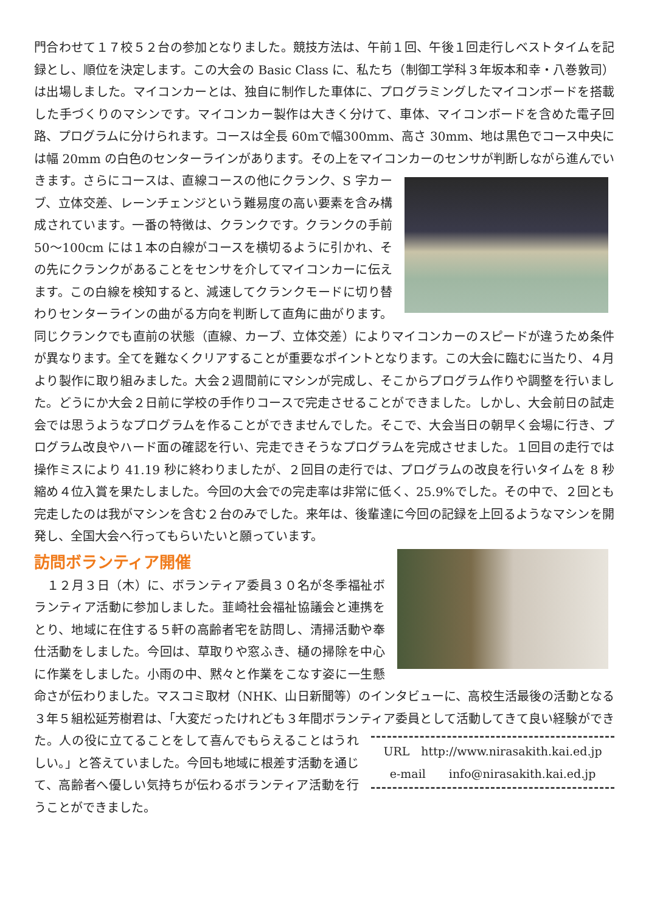門合わせて１７校５２台の参加となりました。競技方法は、午前１回、午後１回走行しベストタイムを記録とし、順位を決定します。この大会の Basic Class に、私たち（制御工学科３年坂本和幸・八巻敦司）は出場しました。マイコンカーとは、独自に制作した車体に、プログラミングしたマイコンボードを搭載した手づくりのマシンです。マイコンカー製作は大きく分けて、車体、マイコンボードを含めた電子回路、プログラムに分けられます。コースは全長 60mで幅300mm、高さ 30mm、地は黒色でコース中央には幅 20mm の白色のセンターラインがあります。その上をマイコンカーのセンサが判断しながら進んでいきます。さらにコースは、直線コースの 他にクランク、S 字カーブ、立体交差、レーンチェンジという難易度の高い要素を含み構成されています。一番の特徴は、クランクです。クランクの手前 50～100cm には１本の白線がコースを横切るように引かれ、その先にクランクがあることをセンサを介してマイコンカーに伝えます。この白線を検知すると、減速してクランクモードに切り替わりセンターラインの曲がる方向を判断して直角に曲がります。 同じクランクでも直前の状態（直線、カーブ、立体交差）によりマイコンカーのスピードが違うため条件が異なります。全てを難なくクリアすることが重要なポイントとなります。この大会に臨むに当たり、４月より製作に取り組みました。大会２週間前にマシンが完成し、そこからプログラム作りや調整を行いました。どうにか大会２日前に学校の手作りコースで完走させることができました。しかし、大会前日の試走会では思うようなプログラムを作ることができませんでした。そこで、大会当日の朝早く会場に行き、プログラム改良やハード面の確認を行い、完走できそうなプログラムを完成させました。１回目の走行では操作ミスにより 41.19 秒に終わりましたが、２回目の走行では、プログラムの改良を行いタイムを 8 秒縮め４位入賞を果たしました。今回の大会での完走率は非常に低く、25.9%でした。その中で、２回とも完走したのは我がマシンを含む２台のみでした。来年は、後輩達に今回の記録を上回るようなマシンを開発し、全国大会へ行ってもらいたいと願っています。
訪問ボランティア開催
　１２月３日（木）に、ボランティア委員３０名が冬季福祉ボランティア活動に参加しました。韮崎社会福祉協議会と連携をとり、地域に在住する５軒の高齢者宅を訪問し、清掃活動や奉仕活動をしました。今回は、草取りや窓ふき、樋の掃除を中心に作業をしました。小雨の中、黙々と作業をこなす姿に一生懸命さが伝わりました。マスコミ取材（NHK、山日新聞等）のインタビューに、高校生活最後の活動となる３年５組松延芳樹君は、「大変だったけれども３年間ボランティア委員として活動してきて良い経験ができた。人の役に立てることをして喜んでもらえることは URL　http://www.nirasakith.kai.ed.jp
e-mail　　info@nirasakith.kai.ed.jp うれしい。」と答えていました。今回も地域に根差す活動を通じて、高齢者へ優しい気持ちが伝わるボランティア活動を行うことができました。